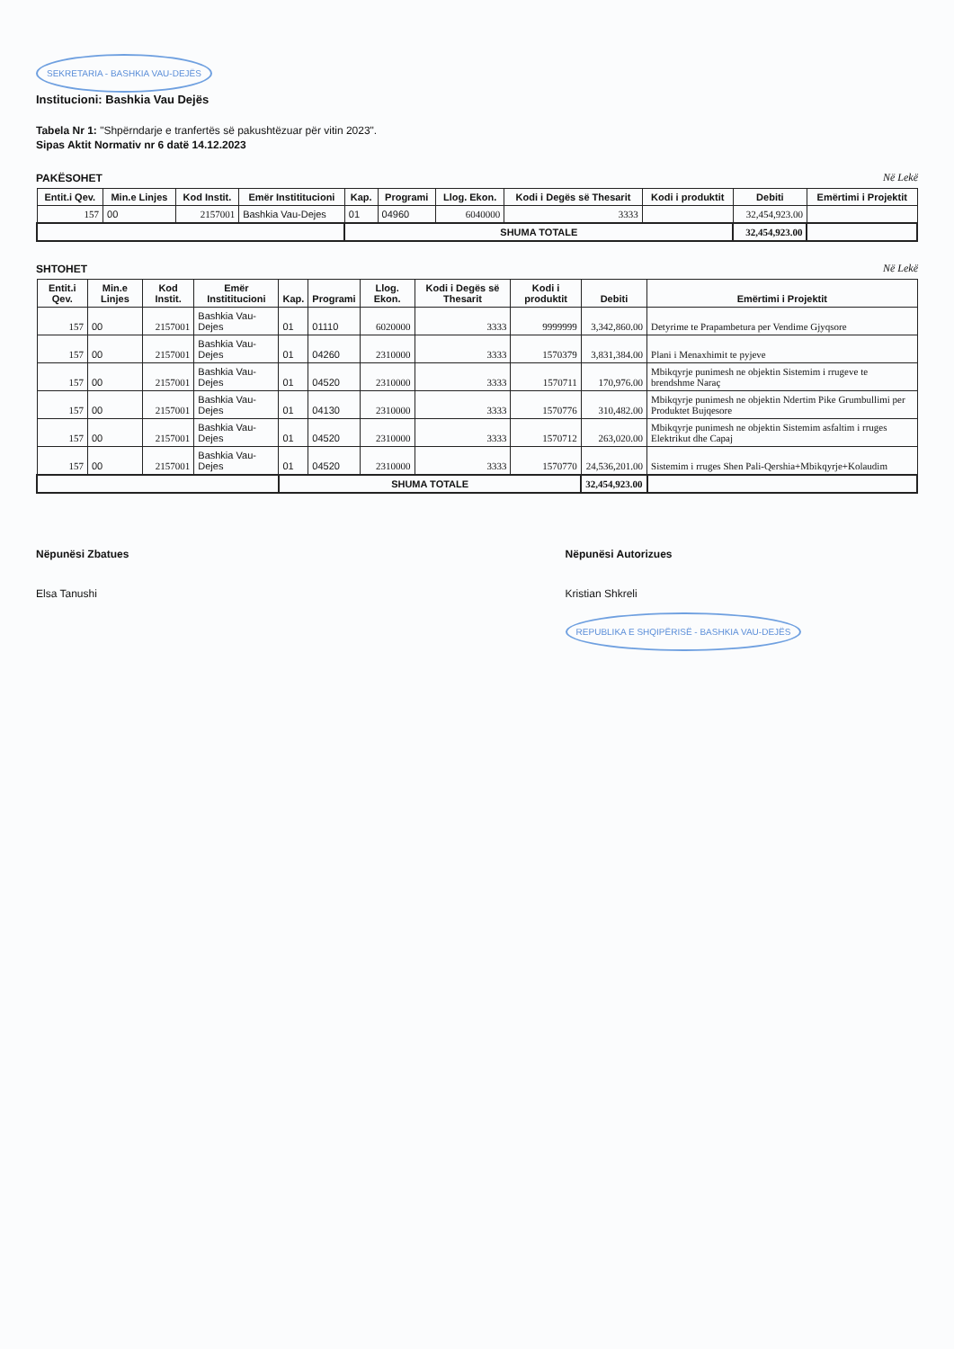SEKRETARIA - BASHKIA VAU-DEJËS
Institucioni: Bashkia Vau Dejës
Tabela Nr 1: "Shpërndarje e tranfertës së pakushtëzuar për vitin 2023".
Sipas Aktit Normativ nr 6 datë 14.12.2023
PAKËSOHET Në Lekë
| Entit.i Qev. | Min.e Linjes | Kod Instit. | Emër Instititucioni | Kap. | Programi | Llog. Ekon. | Kodi i Degës së Thesarit | Kodi i produktit | Debiti | Emërtimi i Projektit |
| --- | --- | --- | --- | --- | --- | --- | --- | --- | --- | --- |
| 157 | 00 | 2157001 | Bashkia Vau-Dejes | 01 | 04960 | 6040000 | 3333 | | 32,454,923.00 | |
| | | | | SHUMA TOTALE | | | | | 32,454,923.00 | |
SHTOHET Në Lekë
| Entit.i Qev. | Min.e Linjes | Kod Instit. | Emër Instititucioni | Kap. | Programi | Llog. Ekon. | Kodi i Degës së Thesarit | Kodi i produktit | Debiti | Emërtimi i Projektit |
| --- | --- | --- | --- | --- | --- | --- | --- | --- | --- | --- |
| 157 | 00 | 2157001 | Bashkia Vau-Dejes | 01 | 01110 | 6020000 | 3333 | 9999999 | 3,342,860.00 | Detyrime te Prapambetura per Vendime Gjyqsore |
| 157 | 00 | 2157001 | Bashkia Vau-Dejes | 01 | 04260 | 2310000 | 3333 | 1570379 | 3,831,384.00 | Plani i Menaxhimit te pyjeve |
| 157 | 00 | 2157001 | Bashkia Vau-Dejes | 01 | 04520 | 2310000 | 3333 | 1570711 | 170,976.00 | Mbikqyrje punimesh ne objektin Sistemim i rrugeve te brendshme Naraç |
| 157 | 00 | 2157001 | Bashkia Vau-Dejes | 01 | 04130 | 2310000 | 3333 | 1570776 | 310,482.00 | Mbikqyrje punimesh ne objektin Ndertim Pike Grumbullimi per Produktet Bujqesore |
| 157 | 00 | 2157001 | Bashkia Vau-Dejes | 01 | 04520 | 2310000 | 3333 | 1570712 | 263,020.00 | Mbikqyrje punimesh ne objektin Sistemim asfaltim i rruges Elektrikut dhe Capaj |
| 157 | 00 | 2157001 | Bashkia Vau-Dejes | 01 | 04520 | 2310000 | 3333 | 1570770 | 24,536,201.00 | Sistemim i rruges Shen Pali-Qershia+Mbikqyrje+Kolaudim |
| | | | | SHUMA TOTALE | | | | | 32,454,923.00 | |
Nëpunësi Zbatues
Elsa Tanushi
Nëpunësi Autorizues
Kristian Shkreli
REPUBLIKA E SHQIPËRISË - BASHKIA VAU-DEJËS